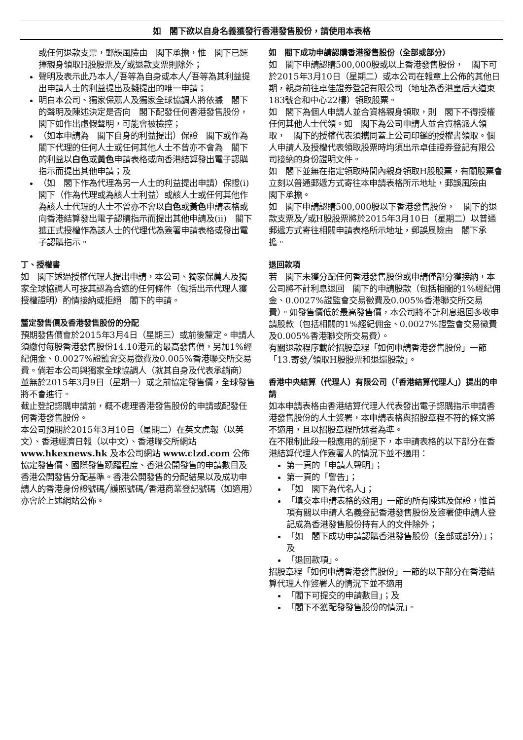如　閣下欲以自身名義獲發行香港發售股份，請使用本表格
或任何退款支票，郵誤風險由　閣下承擔，惟　閣下已選擇親身領取H股股票及╱或退款支票則除外；
聲明及表示此乃本人╱吾等為自身或本人╱吾等為其利益提出申請人士的利益提出及擬提出的唯一申請；
明白本公司、獨家保薦人及獨家全球協調人將依據　閣下的聲明及陳述決定是否向　閣下配發任何香港發售股份，　閣下如作出虛假聲明，可能會被檢控；
（如本申請為　閣下自身的利益提出）保證　閣下或作為　閣下代理的任何人士或任何其他人士不曾亦不會為　閣下的利益以白色或黃色申請表格或向香港結算發出電子認購指示而提出其他申請；及
（如　閣下作為代理為另一人士的利益提出申請）保證(i)　閣下（作為代理或為該人士利益）或該人士或任何其他作為該人士代理的人士不曾亦不會以白色或黃色申請表格或向香港結算發出電子認購指示而提出其他申請及(ii)　閣下獲正式授權作為該人士的代理代為簽署申請表格或發出電子認購指示。
丁、授權書
如　閣下透過授權代理人提出申請，本公司、獨家保薦人及獨家全球協調人可按其認為合適的任何條件（包括出示代理人獲授權證明）酌情接納或拒絕　閣下的申請。
釐定發售價及香港發售股份的分配
預期發售價會於2015年3月4日（星期三）或前後釐定。申請人須繳付每股香港發售股份14.10港元的最高發售價，另加1%經紀佣金、0.0027%證監會交易徵費及0.005%香港聯交所交易費。倘若本公司與獨家全球協調人（就其自身及代表承銷商）並無於2015年3月9日（星期一）或之前協定發售價，全球發售將不會進行。
截止登記認購申請前，概不處理香港發售股份的申請或配發任何香港發售股份。
本公司預期於2015年3月10日（星期二）在英文虎報（以英文）、香港經濟日報（以中文）、香港聯交所網站 www.hkexnews.hk 及本公司網站 www.clzd.com 公佈協定發售價、國際發售踴躍程度、香港公開發售的申請數目及香港公開發售分配基準。香港公開發售的分配結果以及成功申請人的香港身份證號碼╱護照號碼╱香港商業登記號碼（如適用）亦會於上述網站公佈。
如　閣下成功申請認購香港發售股份（全部或部分）
如　閣下申請認購500,000股或以上香港發售股份，　閣下可於2015年3月10日（星期二）或本公司在報章上公佈的其他日期，親身前往卓佳證券登記有限公司（地址為香港皇后大道東183號合和中心22樓）領取股票。
如　閣下為個人申請人並合資格親身領取，則　閣下不得授權任何其他人士代領。如　閣下為公司申請人並合資格派人領取，　閣下的授權代表須攜同蓋上公司印鑑的授權書領取。個人申請人及授權代表領取股票時均須出示卓佳證券登記有限公司接納的身份證明文件。
如　閣下並無在指定領取時間內親身領取H股股票，有關股票會立刻以普通郵遞方式寄往本申請表格所示地址，郵誤風險由　閣下承擔。
如　閣下申請認購500,000股以下香港發售股份，　閣下的退款支票及╱或H股股票將於2015年3月10日（星期二）以普通郵遞方式寄往相關申請表格所示地址，郵誤風險由　閣下承擔。
退回款項
若　閣下未獲分配任何香港發售股份或申請僅部分獲接納，本公司將不計利息退回　閣下的申請股款（包括相關的1%經紀佣金、0.0027%證監會交易徵費及0.005%香港聯交所交易費）。如發售價低於最高發售價，本公司將不計利息退回多收申請股款（包括相關的1%經紀佣金、0.0027%證監會交易徵費及0.005%香港聯交所交易費）。
有關退款程序載於招股章程「如何申請香港發售股份」一節「13.寄發╱領取H股股票和退還股款」。
香港中央結算（代理人）有限公司（「香港結算代理人」）提出的申請
如本申請表格由香港結算代理人代表發出電子認購指示申請香港發售股份的人士簽署，本申請表格與招股章程不符的條文將不適用，且以招股章程所述者為準。
在不限制此段一般應用的前提下，本申請表格的以下部分在香港結算代理人作簽署人的情況下並不適用：
第一頁的「申請人聲明」；
第一頁的「警告」；
「如　閣下為代名人」；
「填交本申請表格的效用」一節的所有陳述及保證，惟首項有關以申請人名義登記香港發售股份及簽署使申請人登記成為香港發售股份持有人的文件除外；
「如　閣下成功申請認購香港發售股份（全部或部分）」；及
「退回款項」。
招股章程「如何申請香港發售股份」一節的以下部分在香港結算代理人作簽署人的情況下並不適用
「閣下可提交的申請數目」；及
「閣下不獲配發發售股份的情況」。